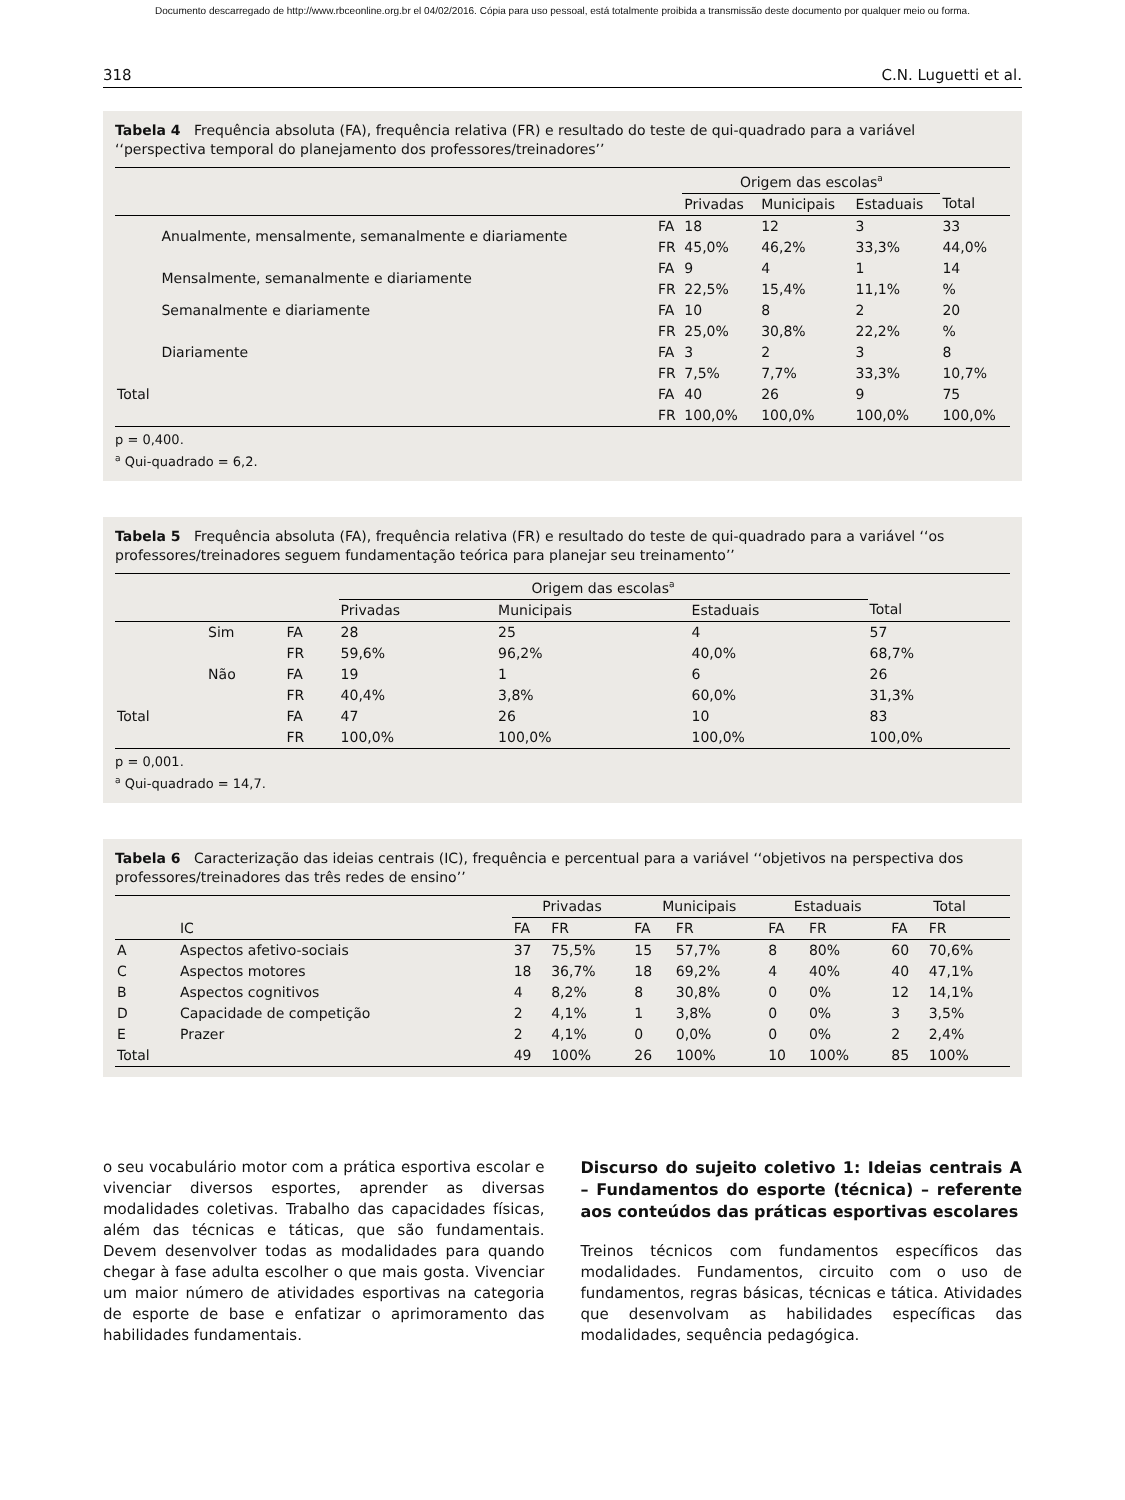Documento descarregado de http://www.rbceonline.org.br el 04/02/2016. Cópia para uso pessoal, está totalmente proibida a transmissão deste documento por qualquer meio ou forma.
318 C.N. Luguetti et al.
Tabela 4 Frequência absoluta (FA), frequência relativa (FR) e resultado do teste de qui-quadrado para a variável ‘‘perspectiva temporal do planejamento dos professores/treinadores’’
| | | | Origem das escolas<sup>a</sup> | | | |
| --- | --- | --- | --- | --- | --- | --- |
| | | | Privadas | Municipais | Estaduais | Total |
| | Anualmente, mensalmente, semanalmente e diariamente | FA | 18 | 12 | 3 | 33 |
| | | FR | 45,0% | 46,2% | 33,3% | 44,0% |
| | Mensalmente, semanalmente e diariamente | FA | 9 | 4 | 1 | 14 |
| | | FR | 22,5% | 15,4% | 11,1% | % |
| | Semanalmente e diariamente | FA | 10 | 8 | 2 | 20 |
| | | FR | 25,0% | 30,8% | 22,2% | % |
| | Diariamente | FA | 3 | 2 | 3 | 8 |
| | | FR | 7,5% | 7,7% | 33,3% | 10,7% |
| Total | | FA | 40 | 26 | 9 | 75 |
| | | FR | 100,0% | 100,0% | 100,0% | 100,0% |
p = 0,400.
<sup>a</sup> Qui-quadrado = 6,2.
Tabela 5 Frequência absoluta (FA), frequência relativa (FR) e resultado do teste de qui-quadrado para a variável ‘‘os professores/treinadores seguem fundamentação teórica para planejar seu treinamento’’
| | | | Origem das escolas<sup>a</sup> | | | |
| --- | --- | --- | --- | --- | --- | --- |
| | | | Privadas | Municipais | Estaduais | Total |
| | Sim | FA | 28 | 25 | 4 | 57 |
| | | FR | 59,6% | 96,2% | 40,0% | 68,7% |
| | Não | FA | 19 | 1 | 6 | 26 |
| | | FR | 40,4% | 3,8% | 60,0% | 31,3% |
| Total | | FA | 47 | 26 | 10 | 83 |
| | | FR | 100,0% | 100,0% | 100,0% | 100,0% |
p = 0,001.
<sup>a</sup> Qui-quadrado = 14,7.
Tabela 6 Caracterização das ideias centrais (IC), frequência e percentual para a variável ‘‘objetivos na perspectiva dos professores/treinadores das três redes de ensino’’
| | | Privadas | | Municipais | | Estaduais | | Total | |
| --- | --- | --- | --- | --- | --- | --- | --- | --- | --- |
| | IC | FA | FR | FA | FR | FA | FR | FA | FR |
| A | Aspectos afetivo-sociais | 37 | 75,5% | 15 | 57,7% | 8 | 80% | 60 | 70,6% |
| C | Aspectos motores | 18 | 36,7% | 18 | 69,2% | 4 | 40% | 40 | 47,1% |
| B | Aspectos cognitivos | 4 | 8,2% | 8 | 30,8% | 0 | 0% | 12 | 14,1% |
| D | Capacidade de competição | 2 | 4,1% | 1 | 3,8% | 0 | 0% | 3 | 3,5% |
| E | Prazer | 2 | 4,1% | 0 | 0,0% | 0 | 0% | 2 | 2,4% |
| Total | | 49 | 100% | 26 | 100% | 10 | 100% | 85 | 100% |
o seu vocabulário motor com a prática esportiva escolar e vivenciar diversos esportes, aprender as diversas modalidades coletivas. Trabalho das capacidades físicas, além das técnicas e táticas, que são fundamentais. Devem desenvolver todas as modalidades para quando chegar à fase adulta escolher o que mais gosta. Vivenciar um maior número de atividades esportivas na categoria de esporte de base e enfatizar o aprimoramento das habilidades fundamentais.
Discurso do sujeito coletivo 1: Ideias centrais A – Fundamentos do esporte (técnica) – referente aos conteúdos das práticas esportivas escolares
Treinos técnicos com fundamentos específicos das modalidades. Fundamentos, circuito com o uso de fundamentos, regras básicas, técnicas e tática. Atividades que desenvolvam as habilidades específicas das modalidades, sequência pedagógica.